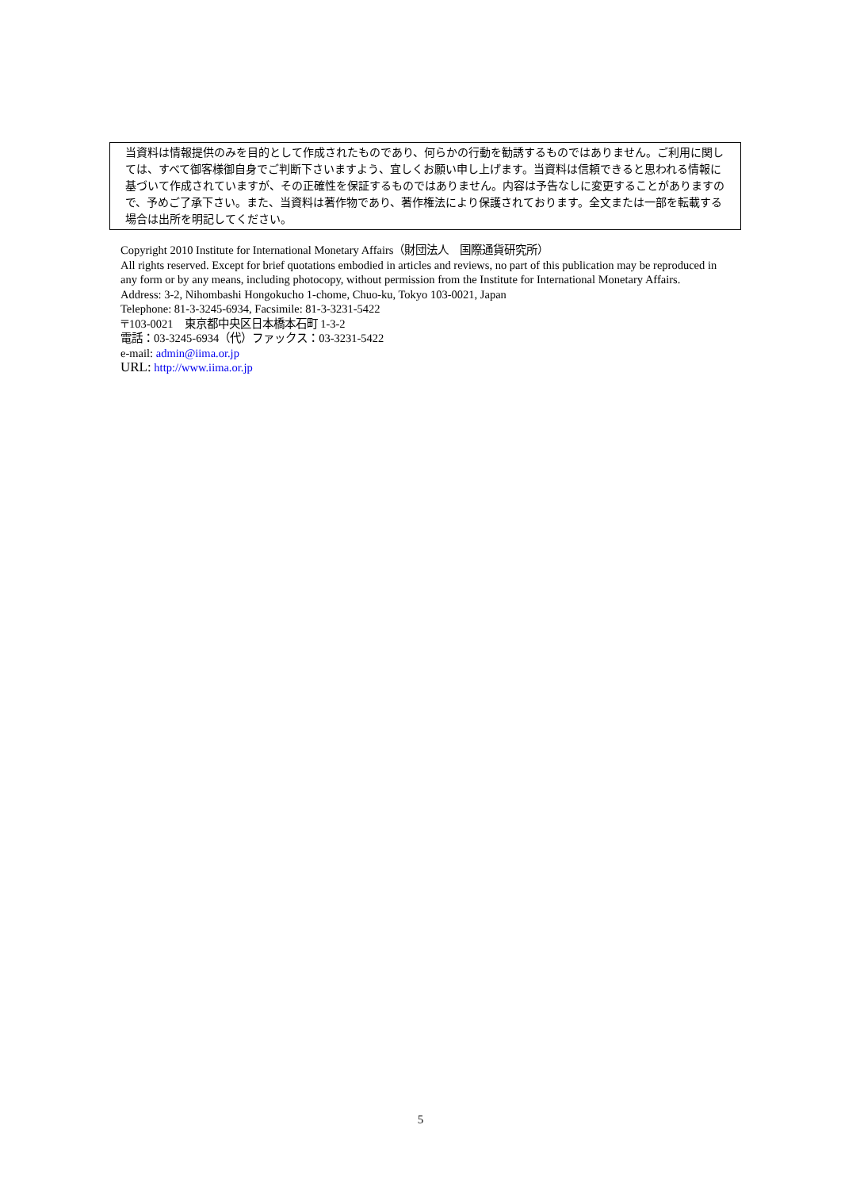当資料は情報提供のみを目的として作成されたものであり、何らかの行動を勧誘するものではありません。ご利用に関しては、すべて御客様御自身でご判断下さいますよう、宜しくお願い申し上げます。当資料は信頼できると思われる情報に基づいて作成されていますが、その正確性を保証するものではありません。内容は予告なしに変更することがありますので、予めご了承下さい。また、当資料は著作物であり、著作権法により保護されております。全文または一部を転載する場合は出所を明記してください。
Copyright 2010 Institute for International Monetary Affairs（財団法人　国際通貨研究所）
All rights reserved. Except for brief quotations embodied in articles and reviews, no part of this publication may be reproduced in any form or by any means, including photocopy, without permission from the Institute for International Monetary Affairs.
Address: 3-2, Nihombashi Hongokucho 1-chome, Chuo-ku, Tokyo 103-0021, Japan
Telephone: 81-3-3245-6934, Facsimile: 81-3-3231-5422
〒103-0021　東京都中央区日本橋本石町 1-3-2
電話：03-3245-6934（代）ファックス：03-3231-5422
e-mail: admin@iima.or.jp
URL: http://www.iima.or.jp
5